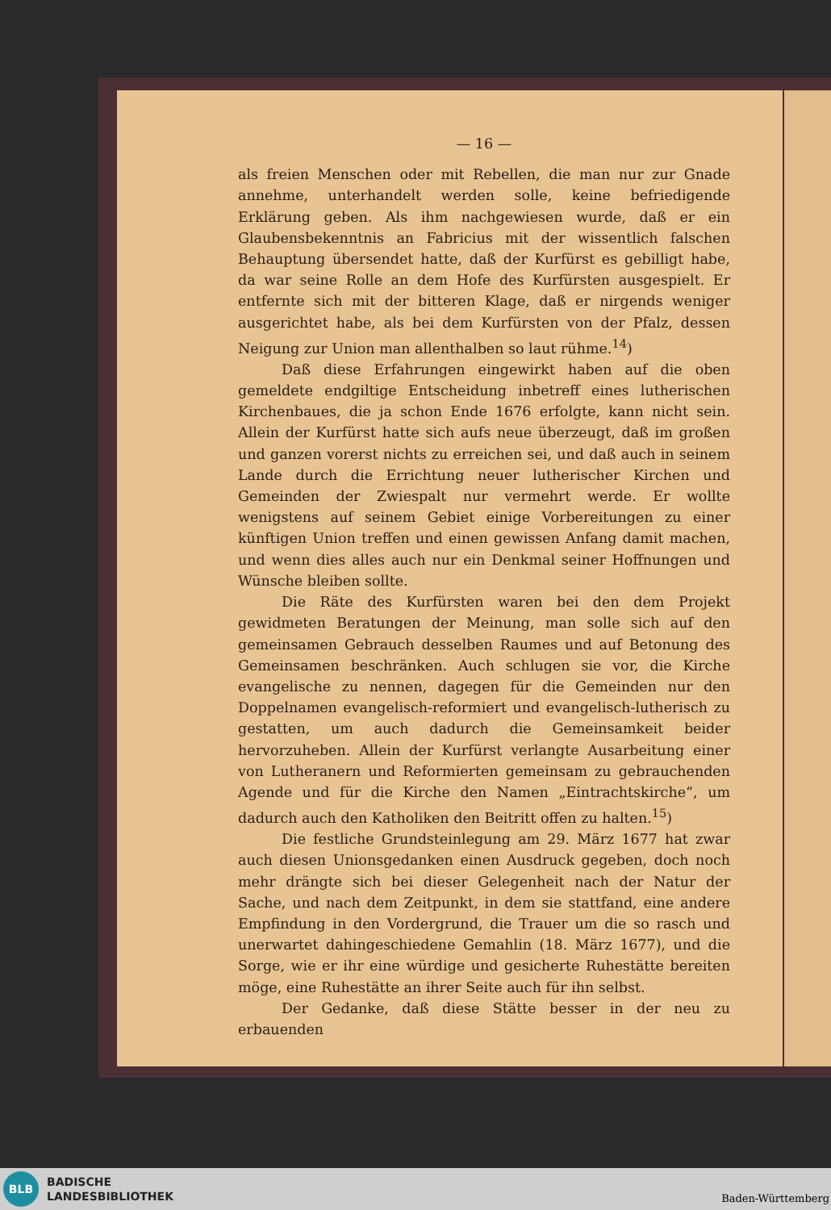— 16 —
als freien Menschen oder mit Rebellen, die man nur zur Gnade annehme, unterhandelt werden solle, keine befriedigende Erklärung geben. Als ihm nachgewiesen wurde, daß er ein Glaubensbekenntnis an Fabricius mit der wissentlich falschen Behauptung übersendet hatte, daß der Kurfürst es gebilligt habe, da war seine Rolle an dem Hofe des Kurfürsten ausgespielt. Er entfernte sich mit der bitteren Klage, daß er nirgends weniger ausgerichtet habe, als bei dem Kurfürsten von der Pfalz, dessen Neigung zur Union man allenthalben so laut rühme.<sup>14</sup>)
Daß diese Erfahrungen eingewirkt haben auf die oben gemeldete endgiltige Entscheidung inbetreff eines lutherischen Kirchenbaues, die ja schon Ende 1676 erfolgte, kann nicht sein. Allein der Kurfürst hatte sich aufs neue überzeugt, daß im großen und ganzen vorerst nichts zu erreichen sei, und daß auch in seinem Lande durch die Errichtung neuer lutherischer Kirchen und Gemeinden der Zwiespalt nur vermehrt werde. Er wollte wenigstens auf seinem Gebiet einige Vorbereitungen zu einer künftigen Union treffen und einen gewissen Anfang damit machen, und wenn dies alles auch nur ein Denkmal seiner Hoffnungen und Wünsche bleiben sollte.
Die Räte des Kurfürsten waren bei den dem Projekt gewidmeten Beratungen der Meinung, man solle sich auf den gemeinsamen Gebrauch desselben Raumes und auf Betonung des Gemeinsamen beschränken. Auch schlugen sie vor, die Kirche evangelische zu nennen, dagegen für die Gemeinden nur den Doppelnamen evangelisch-reformiert und evangelisch-lutherisch zu gestatten, um auch dadurch die Gemeinsamkeit beider hervorzuheben. Allein der Kurfürst verlangte Ausarbeitung einer von Lutheranern und Reformierten gemeinsam zu gebrauchenden Agende und für die Kirche den Namen „Eintrachtskirche“, um dadurch auch den Katholiken den Beitritt offen zu halten.<sup>15</sup>)
Die festliche Grundsteinlegung am 29. März 1677 hat zwar auch diesen Unionsgedanken einen Ausdruck gegeben, doch noch mehr drängte sich bei dieser Gelegenheit nach der Natur der Sache, und nach dem Zeitpunkt, in dem sie stattfand, eine andere Empfindung in den Vordergrund, die Trauer um die so rasch und unerwartet dahingeschiedene Gemahlin (18. März 1677), und die Sorge, wie er ihr eine würdige und gesicherte Ruhestätte bereiten möge, eine Ruhestätte an ihrer Seite auch für ihn selbst.
Der Gedanke, daß diese Stätte besser in der neu zu erbauenden
BLB
BADISCHE
LANDESBIBLIOTHEK
Baden-Württemberg